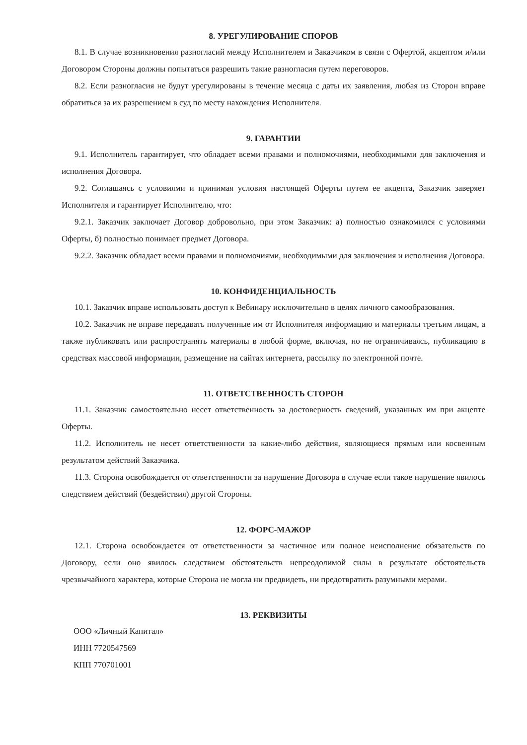8. УРЕГУЛИРОВАНИЕ СПОРОВ
8.1. В случае возникновения разногласий между Исполнителем и Заказчиком в связи с Офертой, акцептом и/или Договором Стороны должны попытаться разрешить такие разногласия путем переговоров.
8.2. Если разногласия не будут урегулированы в течение месяца с даты их заявления, любая из Сторон вправе обратиться за их разрешением в суд по месту нахождения Исполнителя.
9. ГАРАНТИИ
9.1. Исполнитель гарантирует, что обладает всеми правами и полномочиями, необходимыми для заключения и исполнения Договора.
9.2. Соглашаясь с условиями и принимая условия настоящей Оферты путем ее акцепта, Заказчик заверяет Исполнителя и гарантирует Исполнителю, что:
9.2.1. Заказчик заключает Договор добровольно, при этом Заказчик: а) полностью ознакомился с условиями Оферты, б) полностью понимает предмет Договора.
9.2.2. Заказчик обладает всеми правами и полномочиями, необходимыми для заключения и исполнения Договора.
10. КОНФИДЕНЦИАЛЬНОСТЬ
10.1. Заказчик вправе использовать доступ к Вебинару исключительно в целях личного самообразования.
10.2. Заказчик не вправе передавать полученные им от Исполнителя информацию и материалы третьим лицам, а также публиковать или распространять материалы в любой форме, включая, но не ограничиваясь, публикацию в средствах массовой информации, размещение на сайтах интернета, рассылку по электронной почте.
11. ОТВЕТСТВЕННОСТЬ СТОРОН
11.1. Заказчик самостоятельно несет ответственность за достоверность сведений, указанных им при акцепте Оферты.
11.2. Исполнитель не несет ответственности за какие-либо действия, являющиеся прямым или косвенным результатом действий Заказчика.
11.3. Сторона освобождается от ответственности за нарушение Договора в случае если такое нарушение явилось следствием действий (бездействия) другой Стороны.
12. ФОРС-МАЖОР
12.1. Сторона освобождается от ответственности за частичное или полное неисполнение обязательств по Договору, если оно явилось следствием обстоятельств непреодолимой силы в результате обстоятельств чрезвычайного характера, которые Сторона не могла ни предвидеть, ни предотвратить разумными мерами.
13. РЕКВИЗИТЫ
ООО «Личный Капитал»
ИНН 7720547569
КПП 770701001